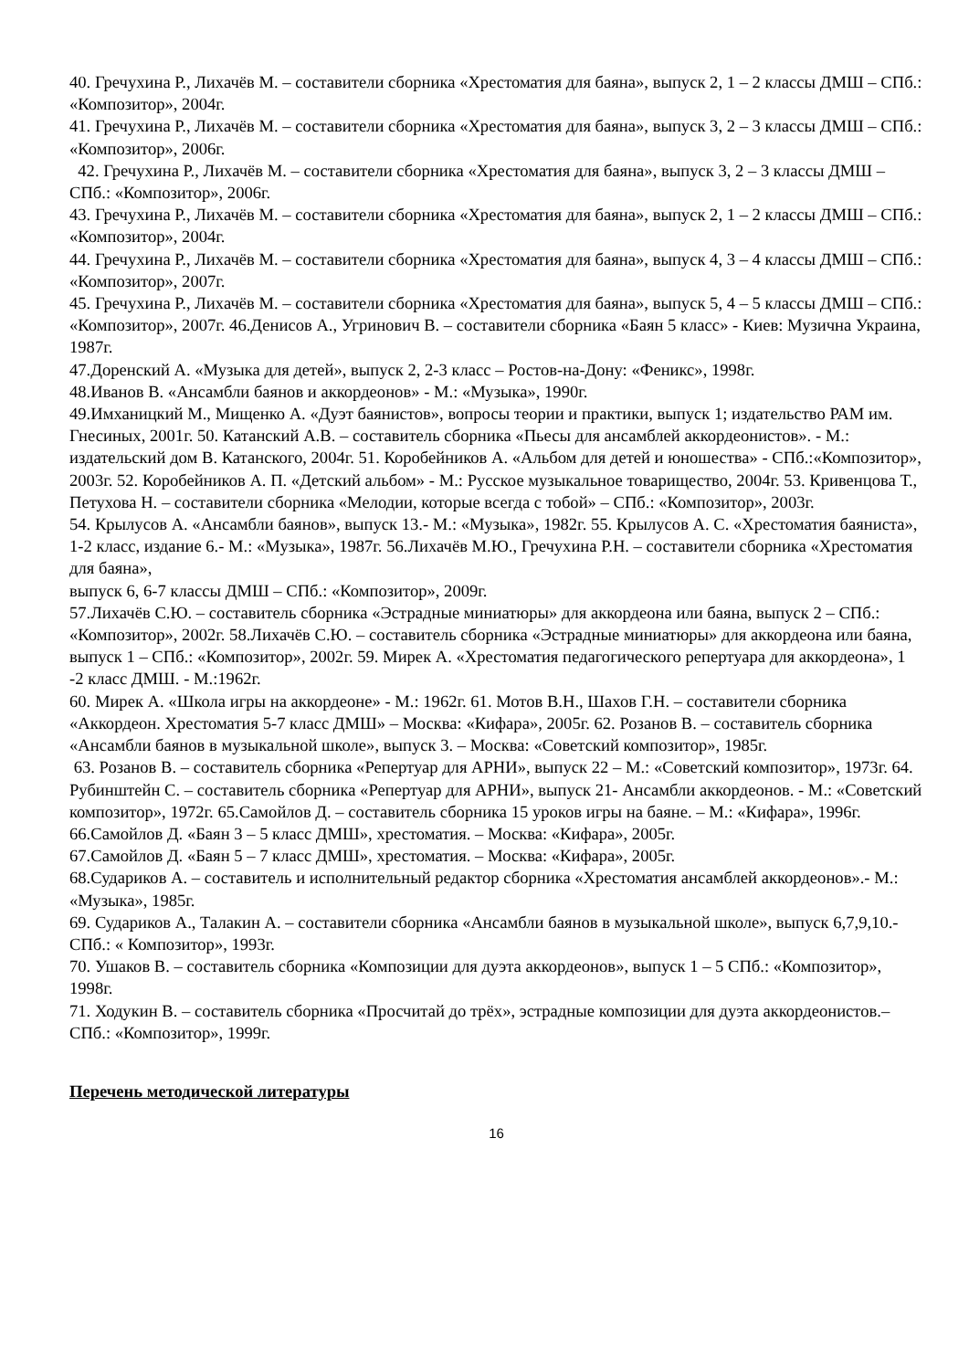40. Гречухина Р., Лихачёв М. – составители сборника «Хрестоматия для баяна», выпуск 2, 1 – 2 классы ДМШ – СПб.: «Композитор», 2004г.
41. Гречухина Р., Лихачёв М. – составители сборника «Хрестоматия для баяна», выпуск 3, 2 – 3 классы ДМШ – СПб.: «Композитор», 2006г.
42. Гречухина Р., Лихачёв М. – составители сборника «Хрестоматия для баяна», выпуск 3, 2 – 3 классы ДМШ – СПб.: «Композитор», 2006г.
43. Гречухина Р., Лихачёв М. – составители сборника «Хрестоматия для баяна», выпуск 2, 1 – 2 классы ДМШ – СПб.: «Композитор», 2004г.
44. Гречухина Р., Лихачёв М. – составители сборника «Хрестоматия для баяна», выпуск 4, 3 – 4 классы ДМШ – СПб.: «Композитор», 2007г.
45. Гречухина Р., Лихачёв М. – составители сборника «Хрестоматия для баяна», выпуск 5, 4 – 5 классы ДМШ – СПб.: «Композитор», 2007г. 46.Денисов А., Угринович В. – составители сборника «Баян 5 класс» - Киев: Музична Украина, 1987г.
47.Доренский А. «Музыка для детей», выпуск 2, 2-3 класс – Ростов-на-Дону: «Феникс», 1998г.
48.Иванов В. «Ансамбли баянов и аккордеонов» - М.: «Музыка», 1990г.
49.Имханицкий М., Мищенко А. «Дуэт баянистов», вопросы теории и практики, выпуск 1; издательство РАМ им. Гнесиных, 2001г. 50. Катанский А.В. – составитель сборника «Пьесы для ансамблей аккордеонистов». - М.: издательский дом В. Катанского, 2004г. 51. Коробейников А. «Альбом для детей и юношества» - СПб.:«Композитор», 2003г. 52. Коробейников А. П. «Детский альбом» - М.: Русское музыкальное товарищество, 2004г. 53. Кривенцова Т., Петухова Н. – составители сборника «Мелодии, которые всегда с тобой» – СПб.: «Композитор», 2003г.
54. Крылусов А. «Ансамбли баянов», выпуск 13.- М.: «Музыка», 1982г. 55. Крылусов А. С. «Хрестоматия баяниста», 1-2 класс, издание 6.- М.: «Музыка», 1987г. 56.Лихачёв М.Ю., Гречухина Р.Н. – составители сборника «Хрестоматия для баяна»,
выпуск 6, 6-7 классы ДМШ – СПб.: «Композитор», 2009г.
57.Лихачёв С.Ю. – составитель сборника «Эстрадные миниатюры» для аккордеона или баяна, выпуск 2 – СПб.: «Композитор», 2002г. 58.Лихачёв С.Ю. – составитель сборника «Эстрадные миниатюры» для аккордеона или баяна, выпуск 1 – СПб.: «Композитор», 2002г. 59. Мирек А. «Хрестоматия педагогического репертуара для аккордеона», 1 -2 класс ДМШ. - М.:1962г.
60. Мирек А. «Школа игры на аккордеоне» - М.: 1962г. 61. Мотов В.Н., Шахов Г.Н. – составители сборника «Аккордеон. Хрестоматия 5-7 класс ДМШ» – Москва: «Кифара», 2005г. 62. Розанов В. – составитель сборника «Ансамбли баянов в музыкальной школе», выпуск 3. – Москва: «Советский композитор», 1985г.
63. Розанов В. – составитель сборника «Репертуар для АРНИ», выпуск 22 – М.: «Советский композитор», 1973г. 64. Рубинштейн С. – составитель сборника «Репертуар для АРНИ», выпуск 21- Ансамбли аккордеонов. - М.: «Советский композитор», 1972г. 65.Самойлов Д. – составитель сборника 15 уроков игры на баяне. – М.: «Кифара», 1996г. 66.Самойлов Д. «Баян 3 – 5 класс ДМШ», хрестоматия. – Москва: «Кифара», 2005г.
67.Самойлов Д. «Баян 5 – 7 класс ДМШ», хрестоматия. – Москва: «Кифара», 2005г.
68.Судариков А. – составитель и исполнительный редактор сборника «Хрестоматия ансамблей аккордеонов».- М.: «Музыка», 1985г.
69. Судариков А., Талакин А. – составители сборника «Ансамбли баянов в музыкальной школе», выпуск 6,7,9,10.- СПб.: « Композитор», 1993г.
70. Ушаков В. – составитель сборника «Композиции для дуэта аккордеонов», выпуск 1 – 5 СПб.: «Композитор», 1998г.
71. Ходукин В. – составитель сборника «Просчитай до трёх», эстрадные композиции для дуэта аккордеонистов.– СПб.: «Композитор», 1999г.
Перечень методической литературы
16